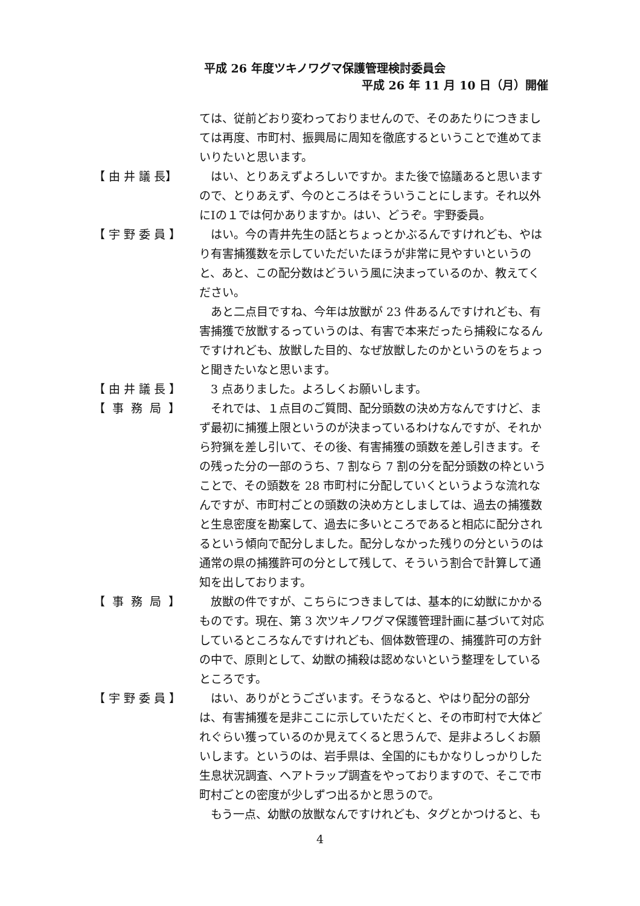平成 26 年度ツキノワグマ保護管理検討委員会
平成 26 年 11 月 10 日（月）開催
ては、従前どおり変わっておりませんので、そのあたりにつきましては再度、市町村、振興局に周知を徹底するということで進めてまいりたいと思います。
【 由 井 議 長】
はい、とりあえずよろしいですか。また後で協議あると思いますので、とりあえず、今のところはそういうことにします。それ以外にⅠの１では何かありますか。はい、どうぞ。宇野委員。
【 宇 野 委 員 】
はい。今の青井先生の話とちょっとかぶるんですけれども、やはり有害捕獲数を示していただいたほうが非常に見やすいというのと、あと、この配分数はどういう風に決まっているのか、教えてください。
あと二点目ですね、今年は放獣が 23 件あるんですけれども、有害捕獲で放獣するっていうのは、有害で本来だったら捕殺になるんですけれども、放獣した目的、なぜ放獣したのかというのをちょっと聞きたいなと思います。
【 由 井 議 長 】
3 点ありました。よろしくお願いします。
【 事 務 局 】
それでは、１点目のご質問、配分頭数の決め方なんですけど、まず最初に捕獲上限というのが決まっているわけなんですが、それから狩猟を差し引いて、その後、有害捕獲の頭数を差し引きます。その残った分の一部のうち、7 割なら 7 割の分を配分頭数の枠ということで、その頭数を 28 市町村に分配していくというような流れなんですが、市町村ごとの頭数の決め方としましては、過去の捕獲数と生息密度を勘案して、過去に多いところであると相応に配分されるという傾向で配分しました。配分しなかった残りの分というのは通常の県の捕獲許可の分として残して、そういう割合で計算して通知を出しております。
【 事 務 局 】
放獣の件ですが、こちらにつきましては、基本的に幼獣にかかるものです。現在、第 3 次ツキノワグマ保護管理計画に基づいて対応しているところなんですけれども、個体数管理の、捕獲許可の方針の中で、原則として、幼獣の捕殺は認めないという整理をしているところです。
【 宇 野 委 員 】
はい、ありがとうございます。そうなると、やはり配分の部分は、有害捕獲を是非ここに示していただくと、その市町村で大体どれぐらい獲っているのか見えてくると思うんで、是非よろしくお願いします。というのは、岩手県は、全国的にもかなりしっかりした生息状況調査、ヘアトラップ調査をやっておりますので、そこで市町村ごとの密度が少しずつ出るかと思うので。
もう一点、幼獣の放獣なんですけれども、タグとかつけると、も
4